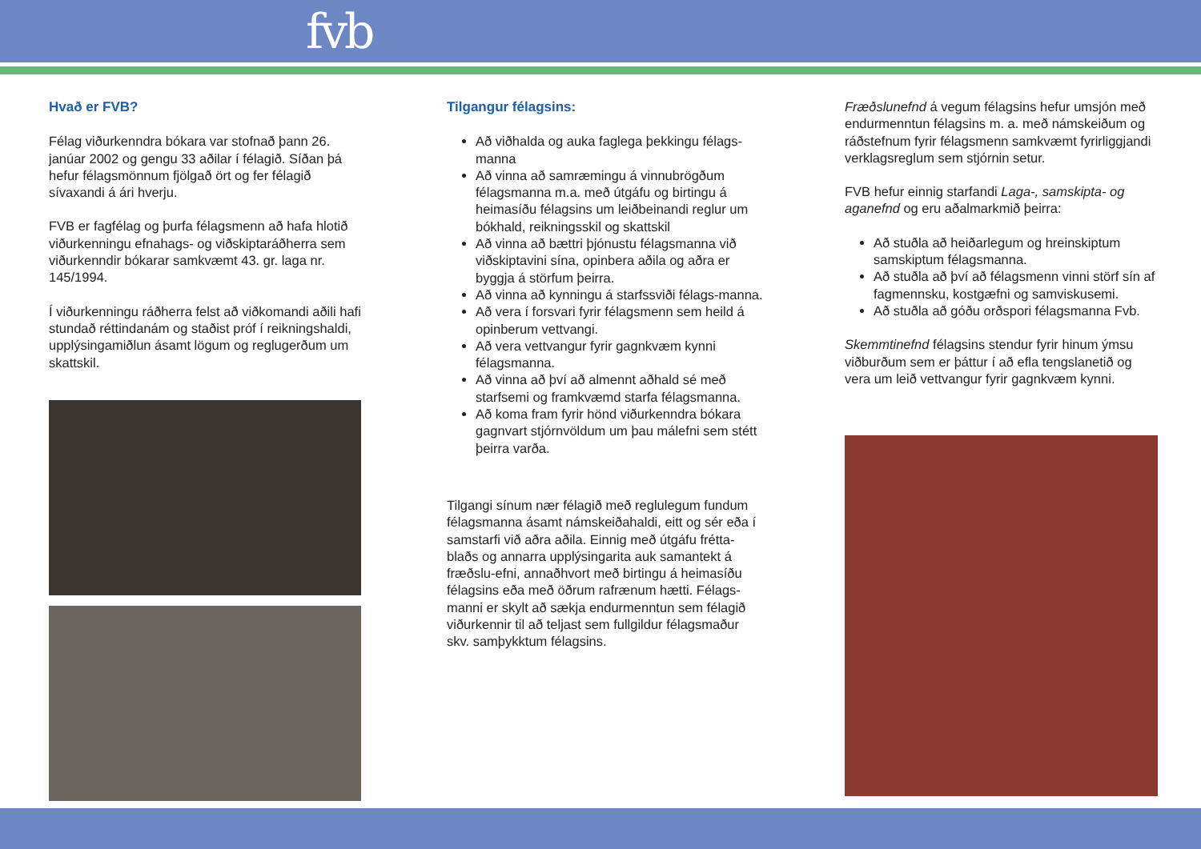fvb
Hvað er FVB?
Félag viðurkenndra bókara var stofnað þann 26. janúar 2002 og gengu 33 aðilar í félagið. Síðan þá hefur félagsmönnum fjölgað ört og fer félagið sívaxandi á ári hverju.
FVB er fagfélag og þurfa félagsmenn að hafa hlotið viðurkenningu efnahags- og viðskiptaráðherra sem viðurkenndir bókarar samkvæmt 43. gr. laga nr. 145/1994.
Í viðurkenningu ráðherra felst að viðkomandi aðili hafi stundað réttindanám og staðist próf í reikningshaldi, upplýsingamiðlun ásamt lögum og reglugerðum um skattskil.
Tilgangur félagsins:
Að viðhalda og auka faglega þekkingu félags-manna
Að vinna að samræmingu á vinnubrögðum félagsmanna m.a. með útgáfu og birtingu á heimasíðu félagsins um leiðbeinandi reglur um bókhald, reikningsskil og skattskil
Að vinna að bættri þjónustu félagsmanna við viðskiptavini sína, opinbera aðila og aðra er byggja á störfum þeirra.
Að vinna að kynningu á starfssviði félags-manna.
Að vera í forsvari fyrir félagsmenn sem heild á opinberum vettvangi.
Að vera vettvangur fyrir gagnkvæm kynni félagsmanna.
Að vinna að því að almennt aðhald sé með starfsemi og framkvæmd starfa félagsmanna.
Að koma fram fyrir hönd viðurkenndra bókara gagnvart stjórnvöldum um þau málefni sem stétt þeirra varða.
Tilgangi sínum nær félagið með reglulegum fundum félagsmanna ásamt námskeiðahaldi, eitt og sér eða í samstarfi við aðra aðila. Einnig með útgáfu frétta-blaðs og annarra upplýsingarita auk samantekt á fræðslu-efni, annaðhvort með birtingu á heimasíðu félagsins eða með öðrum rafrænum hætti. Félags-manni er skylt að sækja endurmenntun sem félagið viðurkennir til að teljast sem fullgildur félagsmaður skv. samþykktum félagsins.
Fræðslunefnd á vegum félagsins hefur umsjón með endurmenntun félagsins m. a. með námskeiðum og ráðstefnum fyrir félagsmenn samkvæmt fyrirliggjandi verklagsreglum sem stjórnin setur.
FVB hefur einnig starfandi Laga-, samskipta- og aganefnd og eru aðalmarkmið þeirra:
Að stuðla að heiðarlegum og hreinskiptum samskiptum félagsmanna.
Að stuðla að því að félagsmenn vinni störf sín af fagmennsku, kostgæfni og samviskusemi.
Að stuðla að góðu orðspori félagsmanna Fvb.
Skemmtinefnd félagsins stendur fyrir hinum ýmsu viðburðum sem er þáttur í að efla tengslanetið og vera um leið vettvangur fyrir gagnkvæm kynni.